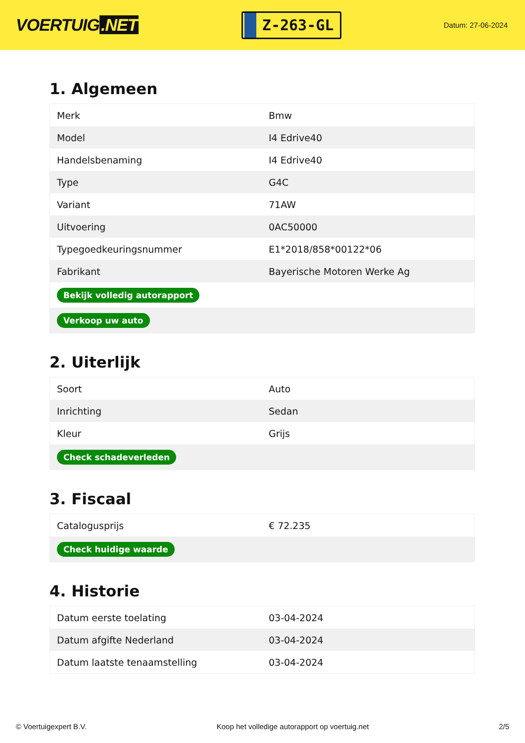VOERTUIG.NET
Z-263-GL
Datum: 27-06-2024
1. Algemeen
| Merk | Bmw |
| Model | I4 Edrive40 |
| Handelsbenaming | I4 Edrive40 |
| Type | G4C |
| Variant | 71AW |
| Uitvoering | 0AC50000 |
| Typegoedkeuringsnummer | E1*2018/858*00122*06 |
| Fabrikant | Bayerische Motoren Werke Ag |
| Bekijk volledig autorapport | |
| Verkoop uw auto | |
2. Uiterlijk
| Soort | Auto |
| Inrichting | Sedan |
| Kleur | Grijs |
| Check schadeverleden | |
3. Fiscaal
| Catalogusprijs | € 72.235 |
| Check huidige waarde | |
4. Historie
| Datum eerste toelating | 03-04-2024 |
| Datum afgifte Nederland | 03-04-2024 |
| Datum laatste tenaamstelling | 03-04-2024 |
© Voertuigexpert B.V. Koop het volledige autorapport op voertuig.net 2/5